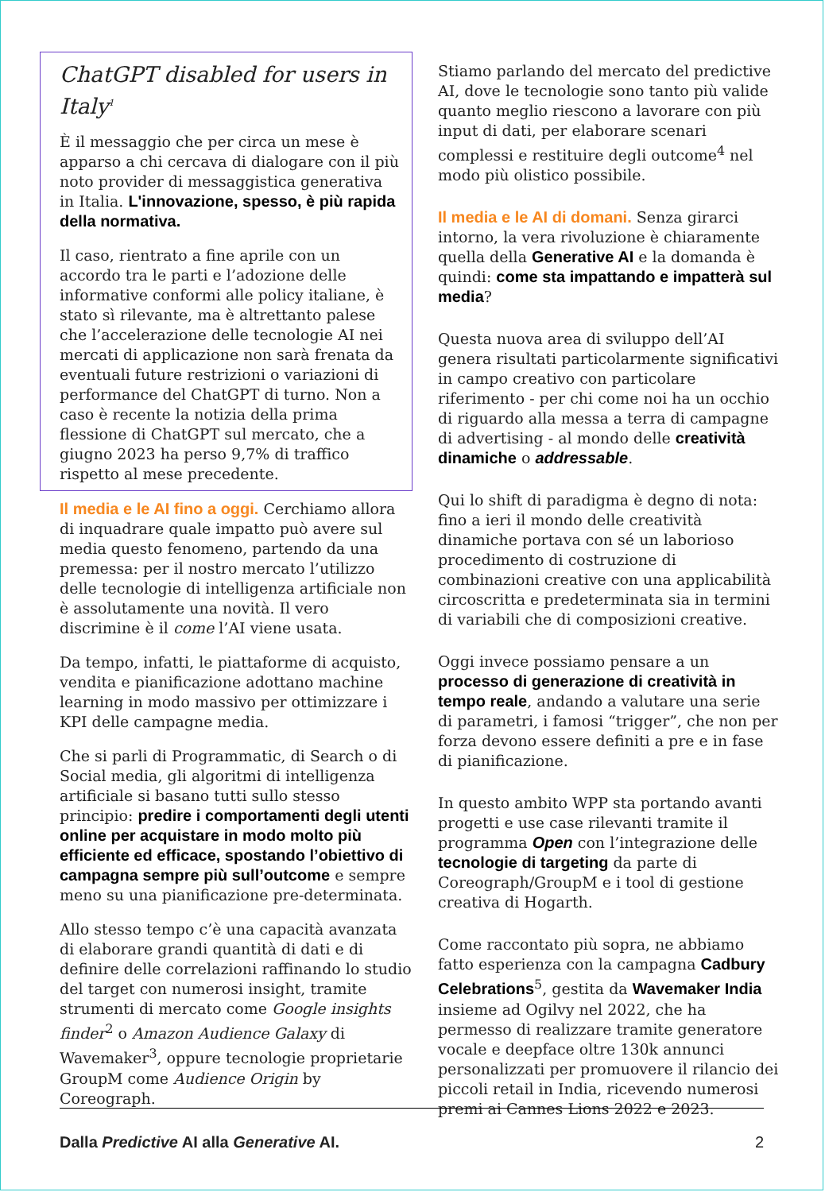ChatGPT disabled for users in Italy<sup>1</sup>
È il messaggio che per circa un mese è apparso a chi cercava di dialogare con il più noto provider di messaggistica generativa in Italia. L'innovazione, spesso, è più rapida della normativa.
Il caso, rientrato a fine aprile con un accordo tra le parti e l’adozione delle informative conformi alle policy italiane, è stato sì rilevante, ma è altrettanto palese che l’accelerazione delle tecnologie AI nei mercati di applicazione non sarà frenata da eventuali future restrizioni o variazioni di performance del ChatGPT di turno. Non a caso è recente la notizia della prima flessione di ChatGPT sul mercato, che a giugno 2023 ha perso 9,7% di traffico rispetto al mese precedente.
Il media e le AI fino a oggi. Cerchiamo allora di inquadrare quale impatto può avere sul media questo fenomeno, partendo da una premessa: per il nostro mercato l’utilizzo delle tecnologie di intelligenza artificiale non è assolutamente una novità. Il vero discrimine è il come l’AI viene usata.
Da tempo, infatti, le piattaforme di acquisto, vendita e pianificazione adottano machine learning in modo massivo per ottimizzare i KPI delle campagne media.
Che si parli di Programmatic, di Search o di Social media, gli algoritmi di intelligenza artificiale si basano tutti sullo stesso principio: predire i comportamenti degli utenti online per acquistare in modo molto più efficiente ed efficace, spostando l’obiettivo di campagna sempre più sull’outcome e sempre meno su una pianificazione pre-determinata.
Allo stesso tempo c’è una capacità avanzata di elaborare grandi quantità di dati e di definire delle correlazioni raffinando lo studio del target con numerosi insight, tramite strumenti di mercato come Google insights finder<sup>2</sup> o Amazon Audience Galaxy di Wavemaker<sup>3</sup>, oppure tecnologie proprietarie GroupM come Audience Origin by Coreograph.
Stiamo parlando del mercato del predictive AI, dove le tecnologie sono tanto più valide quanto meglio riescono a lavorare con più input di dati, per elaborare scenari complessi e restituire degli outcome<sup>4</sup> nel modo più olistico possibile.
Il media e le AI di domani. Senza girarci intorno, la vera rivoluzione è chiaramente quella della Generative AI e la domanda è quindi: come sta impattando e impatterà sul media?
Questa nuova area di sviluppo dell’AI genera risultati particolarmente significativi in campo creativo con particolare riferimento - per chi come noi ha un occhio di riguardo alla messa a terra di campagne di advertising - al mondo delle creatività dinamiche o addressable.
Qui lo shift di paradigma è degno di nota: fino a ieri il mondo delle creatività dinamiche portava con sé un laborioso procedimento di costruzione di combinazioni creative con una applicabilità circoscritta e predeterminata sia in termini di variabili che di composizioni creative.
Oggi invece possiamo pensare a un processo di generazione di creatività in tempo reale, andando a valutare una serie di parametri, i famosi “trigger”, che non per forza devono essere definiti a pre e in fase di pianificazione.
In questo ambito WPP sta portando avanti progetti e use case rilevanti tramite il programma Open con l’integrazione delle tecnologie di targeting da parte di Coreograph/GroupM e i tool di gestione creativa di Hogarth.
Come raccontato più sopra, ne abbiamo fatto esperienza con la campagna Cadbury Celebrations<sup>5</sup>, gestita da Wavemaker India insieme ad Ogilvy nel 2022, che ha permesso di realizzare tramite generatore vocale e deepface oltre 130k annunci personalizzati per promuovere il rilancio dei piccoli retail in India, ricevendo numerosi premi ai Cannes Lions 2022 e 2023.
Dalla Predictive AI alla Generative AI. 2